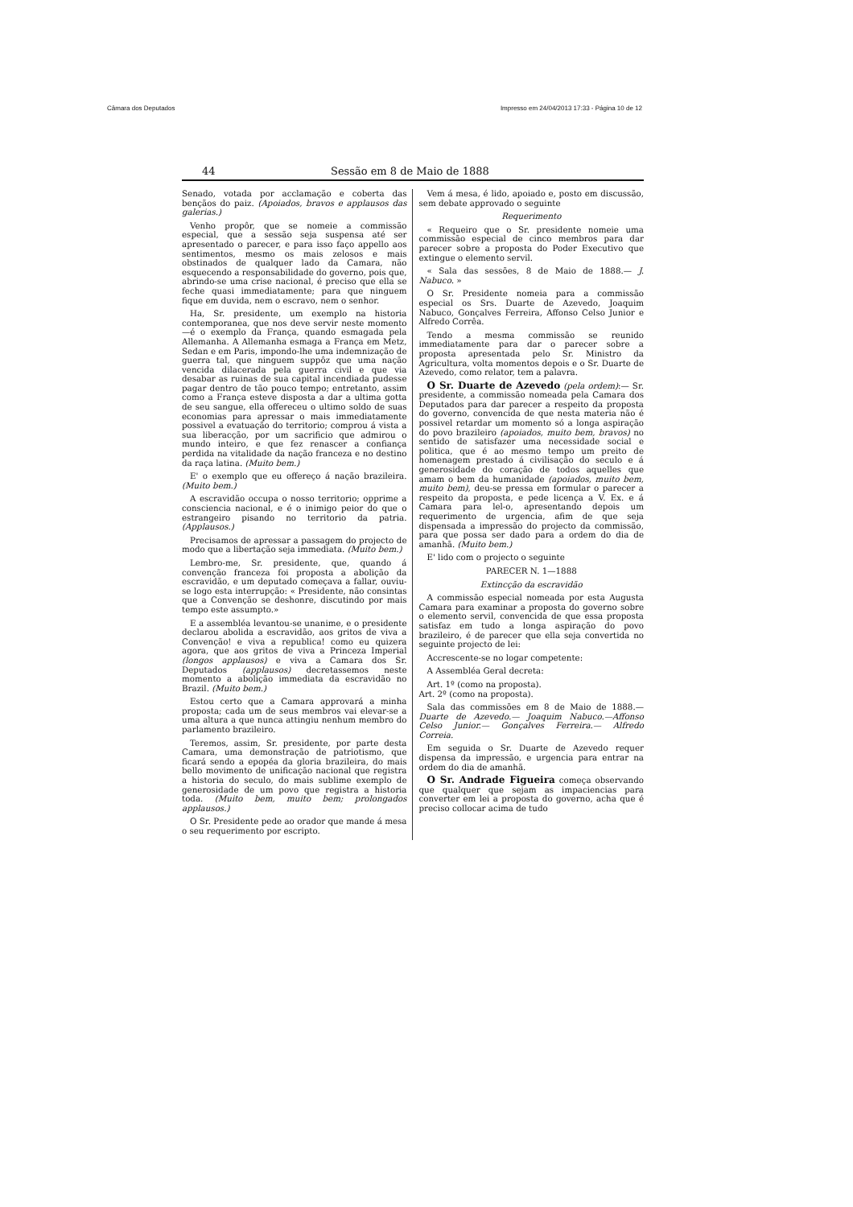Câmara dos Deputados Impresso em 24/04/2013 17:33 - Página 10 de 12
44 Sessão em 8 de Maio de 1888
Senado, votada por acclamação e coberta das bençãos do paiz. (Apoiados, bravos e applausos das galerias.)
Venho propôr, que se nomeie a commissão especial, que a sessão seja suspensa até ser apresentado o parecer, e para isso faço appello aos sentimentos, mesmo os mais zelosos e mais obstinados de qualquer lado da Camara, não esquecendo a responsabilidade do governo, pois que, abrindo-se uma crise nacional, é preciso que ella se feche quasi immediatamente; para que ninguem fique em duvida, nem o escravo, nem o senhor.
Ha, Sr. presidente, um exemplo na historia contemporanea, que nos deve servir neste momento—é o exemplo da França, quando esmagada pela Allemanha. A Allemanha esmaga a França em Metz, Sedan e em Paris, impondo-lhe uma indemnização de guerra tal, que ninguem suppôz que uma nação vencida dilacerada pela guerra civil e que via desabar as ruinas de sua capital incendiada pudesse pagar dentro de tão pouco tempo; entretanto, assim como a França esteve disposta a dar a ultima gotta de seu sangue, ella offereceu o ultimo soldo de suas economias para apressar o mais immediatamente possivel a evatuação do territorio; comprou á vista a sua liberacção, por um sacrificio que admirou o mundo inteiro, e que fez renascer a confiança perdida na vitalidade da nação franceza e no destino da raça latina. (Muito bem.)
E' o exemplo que eu offereço á nação brazileira. (Muito bem.)
A escravidão occupa o nosso territorio; opprime a consciencia nacional, e é o inimigo peior do que o estrangeiro pisando no territorio da patria. (Applausos.)
Precisamos de apressar a passagem do projecto de modo que a libertação seja immediata. (Muito bem.)
Lembro-me, Sr. presidente, que, quando á convenção franceza foi proposta a abolição da escravidão, e um deputado começava a fallar, ouviu-se logo esta interrupção: « Presidente, não consintas que a Convenção se deshonre, discutindo por mais tempo este assumpto.»
E a assembléa levantou-se unanime, e o presidente declarou abolida a escravidão, aos gritos de viva a Convenção! e viva a republica! como eu quizera agora, que aos gritos de viva a Princeza Imperial (longos applausos) e viva a Camara dos Sr. Deputados (applausos) decretassemos neste momento a abolição immediata da escravidão no Brazil. (Muito bem.)
Estou certo que a Camara approvará a minha proposta; cada um de seus membros vai elevar-se a uma altura a que nunca attingiu nenhum membro do parlamento brazileiro.
Teremos, assim, Sr. presidente, por parte desta Camara, uma demonstração de patriotismo, que ficará sendo a epopéa da gloria brazileira, do mais bello movimento de unificação nacional que registra a historia do seculo, do mais sublime exemplo de generosidade de um povo que registra a historia toda. (Muito bem, muito bem; prolongados applausos.)
O Sr. Presidente pede ao orador que mande á mesa o seu requerimento por escripto.
Vem á mesa, é lido, apoiado e, posto em discussão, sem debate approvado o seguinte
Requerimento
« Requeiro que o Sr. presidente nomeie uma commissão especial de cinco membros para dar parecer sobre a proposta do Poder Executivo que extingue o elemento servil.
« Sala das sessões, 8 de Maio de 1888.— J. Nabuco. »
O Sr. Presidente nomeia para a commissão especial os Srs. Duarte de Azevedo, Joaquim Nabuco, Gonçalves Ferreira, Affonso Celso Junior e Alfredo Corrêa.
Tendo a mesma commissão se reunido immediatamente para dar o parecer sobre a proposta apresentada pelo Sr. Ministro da Agricultura, volta momentos depois e o Sr. Duarte de Azevedo, como relator, tem a palavra.
O Sr. Duarte de Azevedo (pela ordem):— Sr. presidente, a commissão nomeada pela Camara dos Deputados para dar parecer a respeito da proposta do governo, convencida de que nesta materia não é possivel retardar um momento só a longa aspiração do povo brazileiro (apoiados, muito bem, bravos) no sentido de satisfazer uma necessidade social e politica, que é ao mesmo tempo um preito de homenagem prestado á civilisação do seculo e á generosidade do coração de todos aquelles que amam o bem da humanidade (apoiados, muito bem, muito bem), deu-se pressa em formular o parecer a respeito da proposta, e pede licença a V. Ex. e á Camara para lel-o, apresentando depois um requerimento de urgencia, afim de que seja dispensada a impressão do projecto da commissão, para que possa ser dado para a ordem do dia de amanhã. (Muito bem.)
E' lido com o projecto o seguinte
PARECER N. 1—1888
Extincção da escravidão
A commissão especial nomeada por esta Augusta Camara para examinar a proposta do governo sobre o elemento servil, convencida de que essa proposta satisfaz em tudo a longa aspiração do povo brazileiro, é de parecer que ella seja convertida no seguinte projecto de lei:
Accrescente-se no logar competente:
A Assembléa Geral decreta:
Art. 1º (como na proposta).
Art. 2º (como na proposta).
Sala das commissões em 8 de Maio de 1888.— Duarte de Azevedo.— Joaquim Nabuco.—Affonso Celso Junior.— Gonçalves Ferreira.— Alfredo Correia.
Em seguida o Sr. Duarte de Azevedo requer dispensa da impressão, e urgencia para entrar na ordem do dia de amanhã.
O Sr. Andrade Figueira começa observando que qualquer que sejam as impaciencias para converter em lei a proposta do governo, acha que é preciso collocar acima de tudo